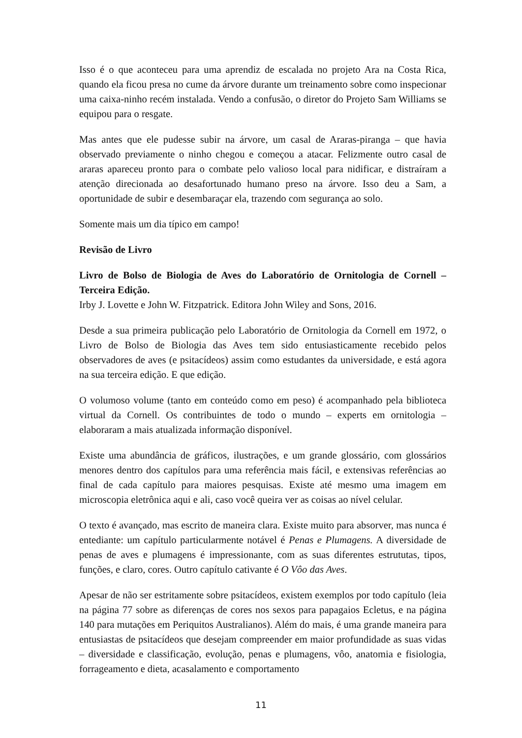Isso é o que aconteceu para uma aprendiz de escalada no projeto Ara na Costa Rica, quando ela ficou presa no cume da árvore durante um treinamento sobre como inspecionar uma caixa-ninho recém instalada. Vendo a confusão, o diretor do Projeto Sam Williams se equipou para o resgate.
Mas antes que ele pudesse subir na árvore, um casal de Araras-piranga – que havia observado previamente o ninho chegou e começou a atacar. Felizmente outro casal de araras apareceu pronto para o combate pelo valioso local para nidificar, e distraíram a atenção direcionada ao desafortunado humano preso na árvore. Isso deu a Sam, a oportunidade de subir e desembaraçar ela, trazendo com segurança ao solo.
Somente mais um dia típico em campo!
Revisão de Livro
Livro de Bolso de Biologia de Aves do Laboratório de Ornitologia de Cornell – Terceira Edição.
Irby J. Lovette e John W. Fitzpatrick. Editora John Wiley and Sons, 2016.
Desde a sua primeira publicação pelo Laboratório de Ornitologia da Cornell em 1972, o Livro de Bolso de Biologia das Aves tem sido entusiasticamente recebido pelos observadores de aves (e psitacídeos) assim como estudantes da universidade, e está agora na sua terceira edição. E que edição.
O volumoso volume (tanto em conteúdo como em peso) é acompanhado pela biblioteca virtual da Cornell. Os contribuintes de todo o mundo – experts em ornitologia – elaboraram a mais atualizada informação disponível.
Existe uma abundância de gráficos, ilustrações, e um grande glossário, com glossários menores dentro dos capítulos para uma referência mais fácil, e extensivas referências ao final de cada capítulo para maiores pesquisas. Existe até mesmo uma imagem em microscopia eletrônica aqui e ali, caso você queira ver as coisas ao nível celular.
O texto é avançado, mas escrito de maneira clara. Existe muito para absorver, mas nunca é entediante: um capítulo particularmente notável é Penas e Plumagens. A diversidade de penas de aves e plumagens é impressionante, com as suas diferentes estrututas, tipos, funções, e claro, cores. Outro capítulo cativante é O Vôo das Aves.
Apesar de não ser estritamente sobre psitacídeos, existem exemplos por todo capítulo (leia na página 77 sobre as diferenças de cores nos sexos para papagaios Ecletus, e na página 140 para mutações em Periquitos Australianos). Além do mais, é uma grande maneira para entusiastas de psitacídeos que desejam compreender em maior profundidade as suas vidas – diversidade e classificação, evolução, penas e plumagens, vôo, anatomia e fisiologia, forrageamento e dieta, acasalamento e comportamento
11